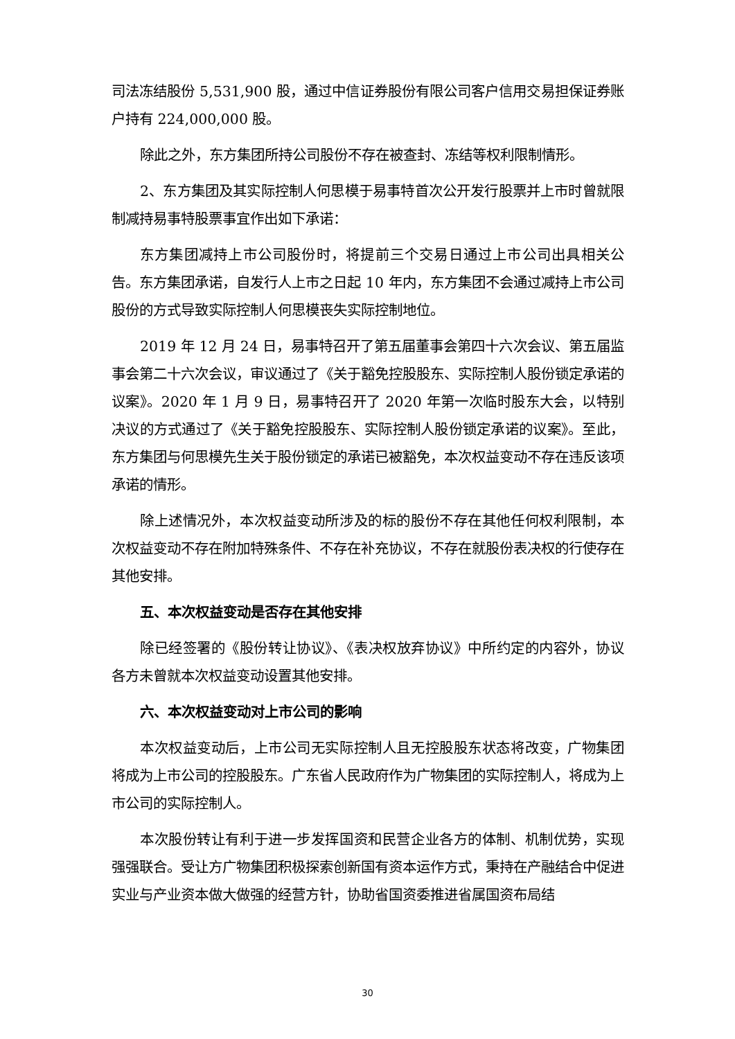司法冻结股份 5,531,900 股，通过中信证券股份有限公司客户信用交易担保证券账户持有 224,000,000 股。
除此之外，东方集团所持公司股份不存在被查封、冻结等权利限制情形。
2、东方集团及其实际控制人何思模于易事特首次公开发行股票并上市时曾就限制减持易事特股票事宜作出如下承诺：
东方集团减持上市公司股份时，将提前三个交易日通过上市公司出具相关公告。东方集团承诺，自发行人上市之日起 10 年内，东方集团不会通过减持上市公司股份的方式导致实际控制人何思模丧失实际控制地位。
2019 年 12 月 24 日，易事特召开了第五届董事会第四十六次会议、第五届监事会第二十六次会议，审议通过了《关于豁免控股股东、实际控制人股份锁定承诺的议案》。2020 年 1 月 9 日，易事特召开了 2020 年第一次临时股东大会，以特别决议的方式通过了《关于豁免控股股东、实际控制人股份锁定承诺的议案》。至此，东方集团与何思模先生关于股份锁定的承诺已被豁免，本次权益变动不存在违反该项承诺的情形。
除上述情况外，本次权益变动所涉及的标的股份不存在其他任何权利限制，本次权益变动不存在附加特殊条件、不存在补充协议，不存在就股份表决权的行使存在其他安排。
五、本次权益变动是否存在其他安排
除已经签署的《股份转让协议》、《表决权放弃协议》中所约定的内容外，协议各方未曾就本次权益变动设置其他安排。
六、本次权益变动对上市公司的影响
本次权益变动后，上市公司无实际控制人且无控股股东状态将改变，广物集团将成为上市公司的控股股东。广东省人民政府作为广物集团的实际控制人，将成为上市公司的实际控制人。
本次股份转让有利于进一步发挥国资和民营企业各方的体制、机制优势，实现强强联合。受让方广物集团积极探索创新国有资本运作方式，秉持在产融结合中促进实业与产业资本做大做强的经营方针，协助省国资委推进省属国资布局结
30